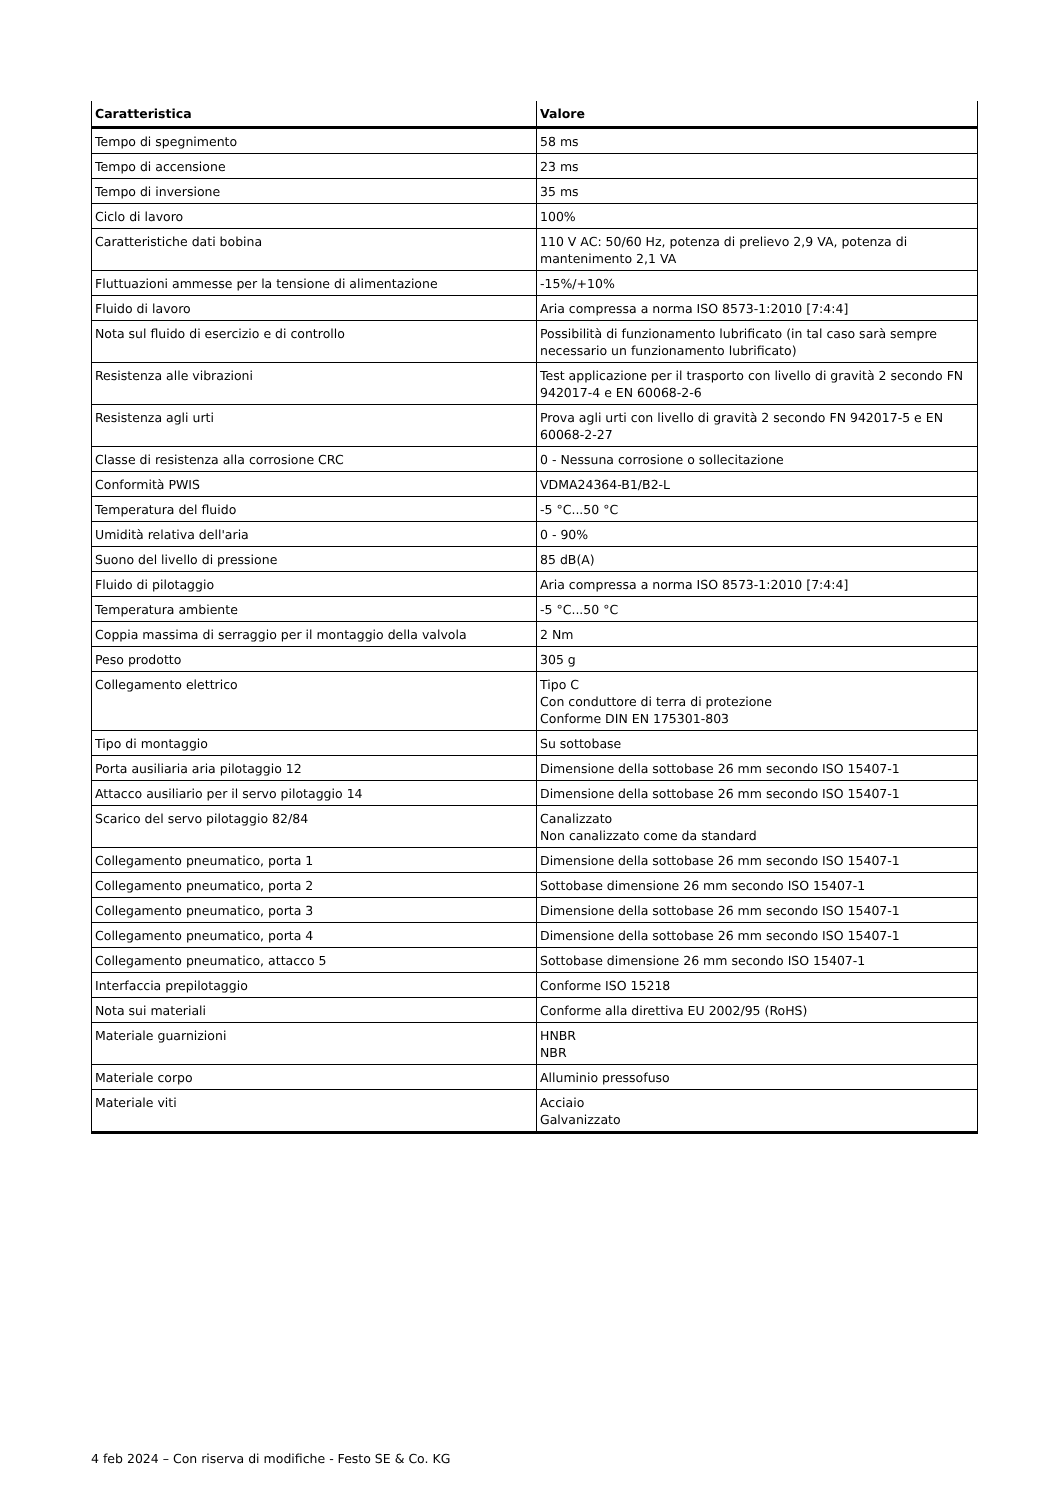| Caratteristica | Valore |
| --- | --- |
| Tempo di spegnimento | 58 ms |
| Tempo di accensione | 23 ms |
| Tempo di inversione | 35 ms |
| Ciclo di lavoro | 100% |
| Caratteristiche dati bobina | 110 V AC: 50/60 Hz, potenza di prelievo 2,9 VA, potenza di mantenimento 2,1 VA |
| Fluttuazioni ammesse per la tensione di alimentazione | -15%/+10% |
| Fluido di lavoro | Aria compressa a norma ISO 8573-1:2010 [7:4:4] |
| Nota sul fluido di esercizio e di controllo | Possibilità di funzionamento lubrificato (in tal caso sarà sempre necessario un funzionamento lubrificato) |
| Resistenza alle vibrazioni | Test applicazione per il trasporto con livello di gravità 2 secondo FN 942017-4 e EN 60068-2-6 |
| Resistenza agli urti | Prova agli urti con livello di gravità 2 secondo FN 942017-5 e EN 60068-2-27 |
| Classe di resistenza alla corrosione CRC | 0 - Nessuna corrosione o sollecitazione |
| Conformità PWIS | VDMA24364-B1/B2-L |
| Temperatura del fluido | -5 °C...50 °C |
| Umidità relativa dell'aria | 0 - 90% |
| Suono del livello di pressione | 85 dB(A) |
| Fluido di pilotaggio | Aria compressa a norma ISO 8573-1:2010 [7:4:4] |
| Temperatura ambiente | -5 °C...50 °C |
| Coppia massima di serraggio per il montaggio della valvola | 2 Nm |
| Peso prodotto | 305 g |
| Collegamento elettrico | Tipo C Con conduttore di terra di protezione Conforme DIN EN 175301-803 |
| Tipo di montaggio | Su sottobase |
| Porta ausiliaria aria pilotaggio 12 | Dimensione della sottobase 26 mm secondo ISO 15407-1 |
| Attacco ausiliario per il servo pilotaggio 14 | Dimensione della sottobase 26 mm secondo ISO 15407-1 |
| Scarico del servo pilotaggio 82/84 | Canalizzato Non canalizzato come da standard |
| Collegamento pneumatico, porta 1 | Dimensione della sottobase 26 mm secondo ISO 15407-1 |
| Collegamento pneumatico, porta 2 | Sottobase dimensione 26 mm secondo ISO 15407-1 |
| Collegamento pneumatico, porta 3 | Dimensione della sottobase 26 mm secondo ISO 15407-1 |
| Collegamento pneumatico, porta 4 | Dimensione della sottobase 26 mm secondo ISO 15407-1 |
| Collegamento pneumatico, attacco 5 | Sottobase dimensione 26 mm secondo ISO 15407-1 |
| Interfaccia prepilotaggio | Conforme ISO 15218 |
| Nota sui materiali | Conforme alla direttiva EU 2002/95 (RoHS) |
| Materiale guarnizioni | HNBR NBR |
| Materiale corpo | Alluminio pressofuso |
| Materiale viti | Acciaio Galvanizzato |
4 feb 2024 – Con riserva di modifiche - Festo SE & Co. KG